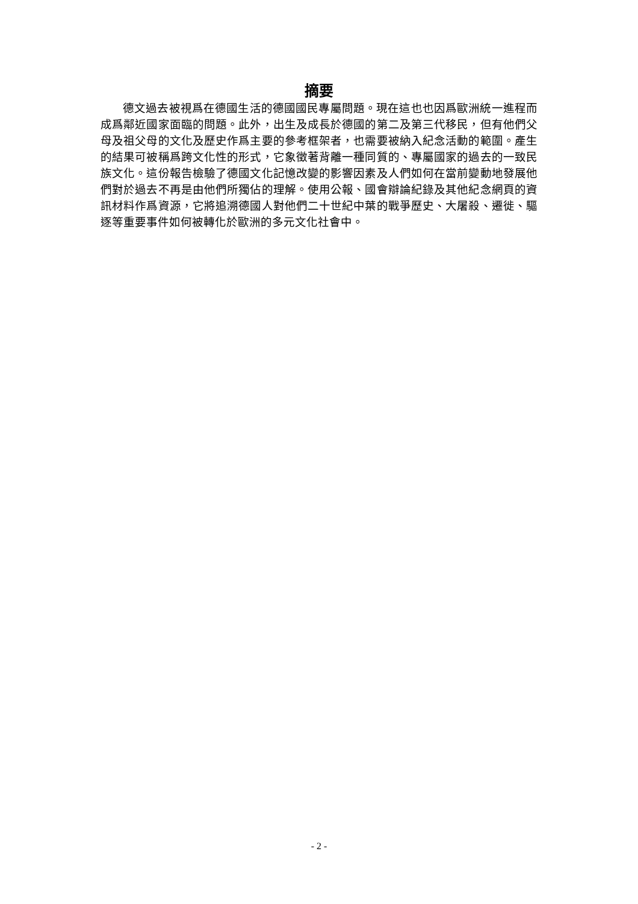摘要
德文過去被視爲在德國生活的德國國民專屬問題。現在這也也因爲歐洲統一進程而成爲鄰近國家面臨的問題。此外，出生及成長於德國的第二及第三代移民，但有他們父母及祖父母的文化及歷史作爲主要的參考框架者，也需要被納入紀念活動的範圍。產生的結果可被稱爲跨文化性的形式，它象徵著背離一種同質的、專屬國家的過去的一致民族文化。這份報告檢驗了德國文化記憶改變的影響因素及人們如何在當前變動地發展他們對於過去不再是由他們所獨佔的理解。使用公報、國會辯論紀錄及其他紀念網頁的資訊材料作爲資源，它將追溯德國人對他們二十世紀中葉的戰爭歷史、大屠殺、遷徙、驅逐等重要事件如何被轉化於歐洲的多元文化社會中。
- 2 -